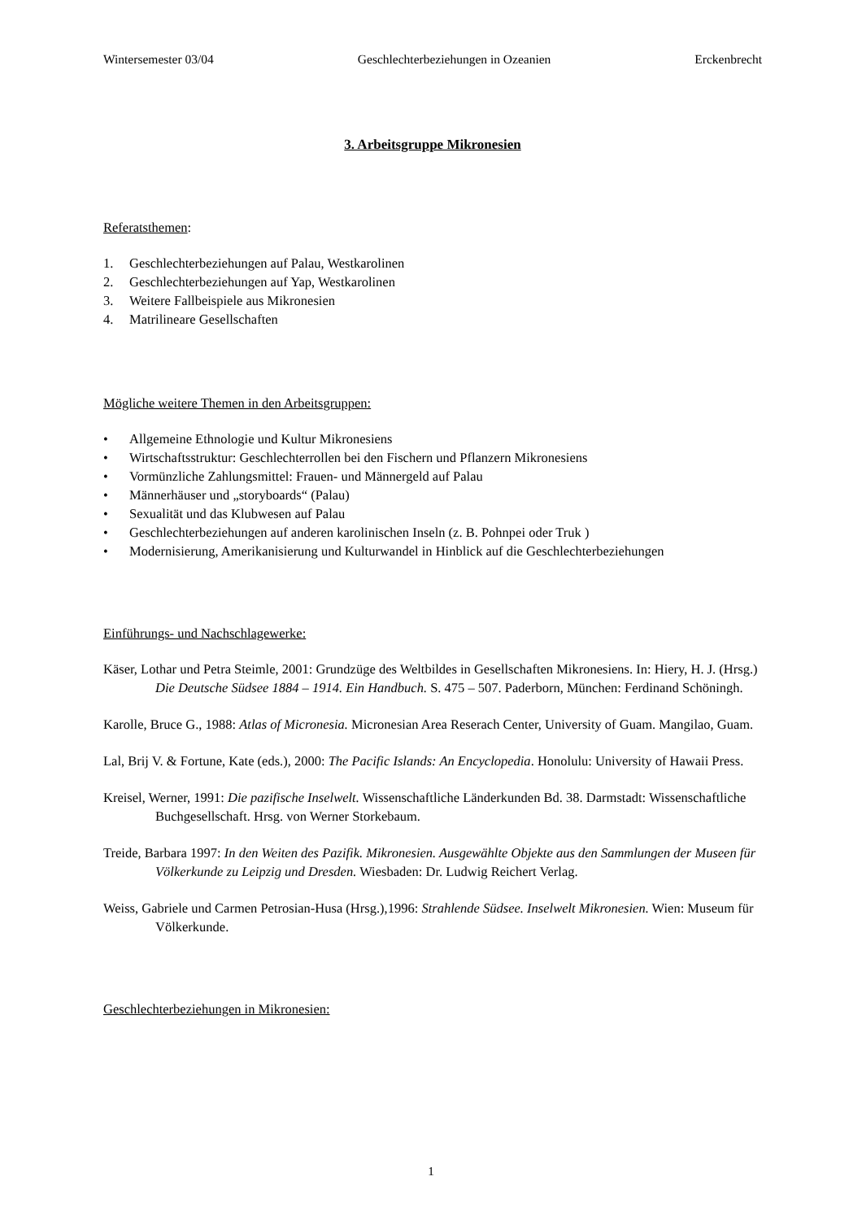Wintersemester 03/04 Geschlechterbeziehungen in Ozeanien Erckenbrecht
3. Arbeitsgruppe Mikronesien
Referatsthemen:
1. Geschlechterbeziehungen auf Palau, Westkarolinen
2. Geschlechterbeziehungen auf Yap, Westkarolinen
3. Weitere Fallbeispiele aus Mikronesien
4. Matrilineare Gesellschaften
Mögliche weitere Themen in den Arbeitsgruppen:
• Allgemeine Ethnologie und Kultur Mikronesiens
• Wirtschaftsstruktur: Geschlechterrollen bei den Fischern und Pflanzern Mikronesiens
• Vormünzliche Zahlungsmittel: Frauen- und Männergeld auf Palau
• Männerhäuser und „storyboards“ (Palau)
• Sexualität und das Klubwesen auf Palau
• Geschlechterbeziehungen auf anderen karolinischen Inseln (z. B. Pohnpei oder Truk )
• Modernisierung, Amerikanisierung und Kulturwandel in Hinblick auf die Geschlechterbeziehungen
Einführungs- und Nachschlagewerke:
Käser, Lothar und Petra Steimle, 2001: Grundzüge des Weltbildes in Gesellschaften Mikronesiens. In: Hiery, H. J. (Hrsg.) Die Deutsche Südsee 1884 – 1914. Ein Handbuch. S. 475 – 507. Paderborn, München: Ferdinand Schöningh.
Karolle, Bruce G., 1988: Atlas of Micronesia. Micronesian Area Reserach Center, University of Guam. Mangilao, Guam.
Lal, Brij V. & Fortune, Kate (eds.), 2000: The Pacific Islands: An Encyclopedia. Honolulu: University of Hawaii Press.
Kreisel, Werner, 1991: Die pazifische Inselwelt. Wissenschaftliche Länderkunden Bd. 38. Darmstadt: Wissenschaftliche Buchgesellschaft. Hrsg. von Werner Storkebaum.
Treide, Barbara 1997: In den Weiten des Pazifik. Mikronesien. Ausgewählte Objekte aus den Sammlungen der Museen für Völkerkunde zu Leipzig und Dresden. Wiesbaden: Dr. Ludwig Reichert Verlag.
Weiss, Gabriele und Carmen Petrosian-Husa (Hrsg.),1996: Strahlende Südsee. Inselwelt Mikronesien. Wien: Museum für Völkerkunde.
Geschlechterbeziehungen in Mikronesien:
1